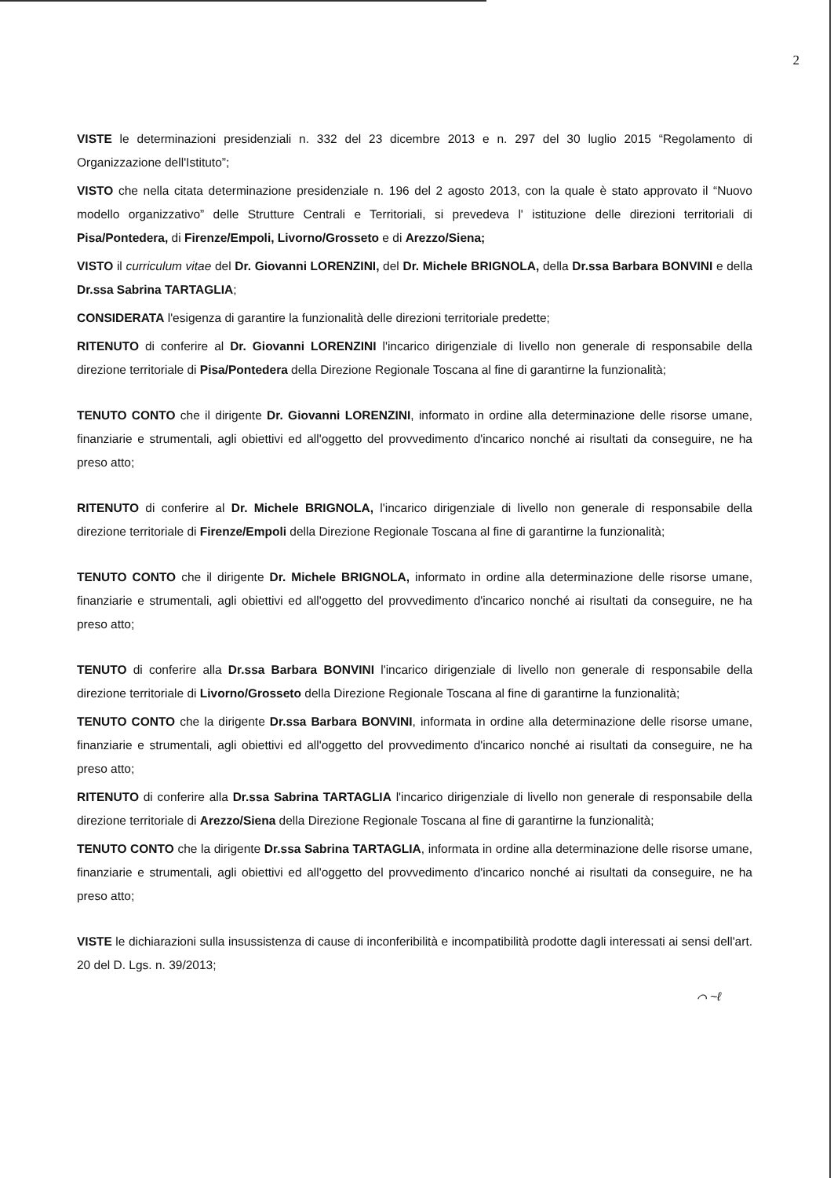2
VISTE le determinazioni presidenziali n. 332 del 23 dicembre 2013 e n. 297 del 30 luglio 2015 “Regolamento di Organizzazione dell'Istituto”;
VISTO che nella citata determinazione presidenziale n. 196 del 2 agosto 2013, con la quale è stato approvato il “Nuovo modello organizzativo” delle Strutture Centrali e Territoriali, si prevedeva l' istituzione delle direzioni territoriali di Pisa/Pontedera, di Firenze/Empoli, Livorno/Grosseto e di Arezzo/Siena;
VISTO il curriculum vitae del Dr. Giovanni LORENZINI, del Dr. Michele BRIGNOLA, della Dr.ssa Barbara BONVINI e della Dr.ssa Sabrina TARTAGLIA;
CONSIDERATA l'esigenza di garantire la funzionalità delle direzioni territoriale predette;
RITENUTO di conferire al Dr. Giovanni LORENZINI l'incarico dirigenziale di livello non generale di responsabile della direzione territoriale di Pisa/Pontedera della Direzione Regionale Toscana al fine di garantirne la funzionalità;
TENUTO CONTO che il dirigente Dr. Giovanni LORENZINI, informato in ordine alla determinazione delle risorse umane, finanziarie e strumentali, agli obiettivi ed all'oggetto del provvedimento d'incarico nonché ai risultati da conseguire, ne ha preso atto;
RITENUTO di conferire al Dr. Michele BRIGNOLA, l'incarico dirigenziale di livello non generale di responsabile della direzione territoriale di Firenze/Empoli della Direzione Regionale Toscana al fine di garantirne la funzionalità;
TENUTO CONTO che il dirigente Dr. Michele BRIGNOLA, informato in ordine alla determinazione delle risorse umane, finanziarie e strumentali, agli obiettivi ed all'oggetto del provvedimento d'incarico nonché ai risultati da conseguire, ne ha preso atto;
TENUTO di conferire alla Dr.ssa Barbara BONVINI l'incarico dirigenziale di livello non generale di responsabile della direzione territoriale di Livorno/Grosseto della Direzione Regionale Toscana al fine di garantirne la funzionalità;
TENUTO CONTO che la dirigente Dr.ssa Barbara BONVINI, informata in ordine alla determinazione delle risorse umane, finanziarie e strumentali, agli obiettivi ed all'oggetto del provvedimento d'incarico nonché ai risultati da conseguire, ne ha preso atto;
RITENUTO di conferire alla Dr.ssa Sabrina TARTAGLIA l'incarico dirigenziale di livello non generale di responsabile della direzione territoriale di Arezzo/Siena della Direzione Regionale Toscana al fine di garantirne la funzionalità;
TENUTO CONTO che la dirigente Dr.ssa Sabrina TARTAGLIA, informata in ordine alla determinazione delle risorse umane, finanziarie e strumentali, agli obiettivi ed all'oggetto del provvedimento d'incarico nonché ai risultati da conseguire, ne ha preso atto;
VISTE le dichiarazioni sulla insussistenza di cause di inconferibilità e incompatibilità prodotte dagli interessati ai sensi dell'art. 20 del D. Lgs. n. 39/2013;
⌒ ~ℓ